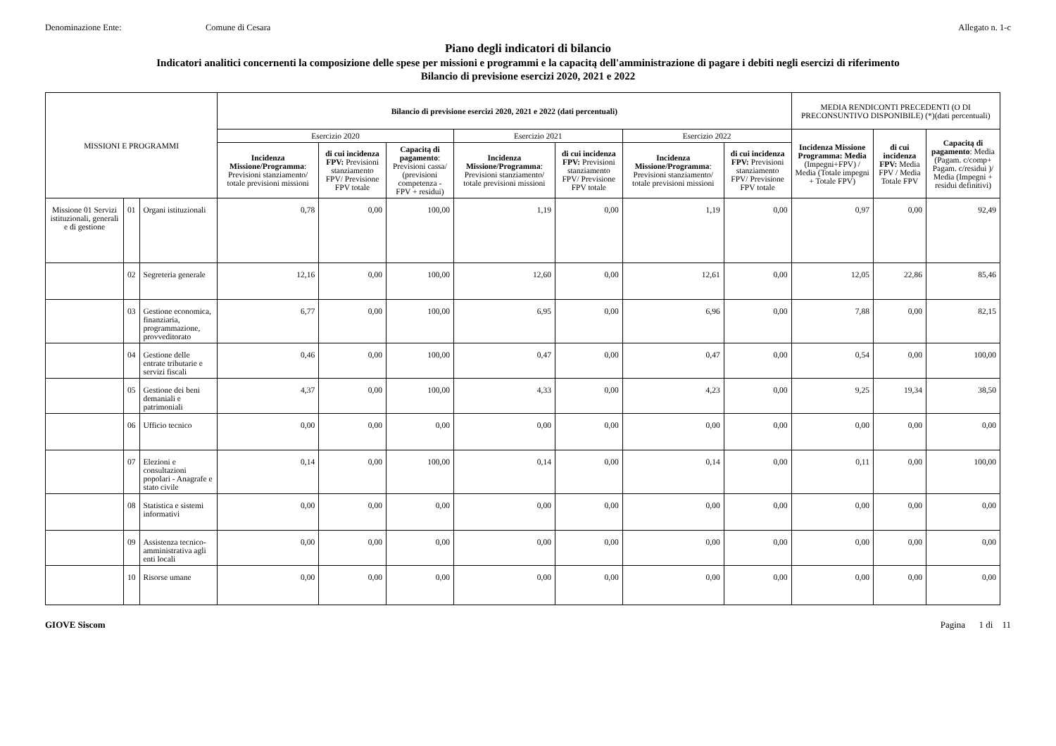Denominazione Ente: Comune di Cesara Allegato n. 1-c
Piano degli indicatori di bilancio
Indicatori analitici concernenti la composizione delle spese per missioni e programmi e la capacitą dell'amministrazione di pagare i debiti negli esercizi di riferimento
Bilancio di previsione esercizi 2020, 2021 e 2022
| MISSIONI E PROGRAMMI | | | Bilancio di previsione esercizi 2020, 2021 e 2022 (dati percentuali) | | | | | | | MEDIA RENDICONTI PRECEDENTI (O DI PRECONSUNTIVO DISPONIBILE) (*)(dati percentuali) | | |
| --- | --- | --- | --- | --- | --- | --- | --- | --- | --- | --- | --- | --- |
| | | | Esercizio 2020 | | | Esercizio 2021 | | Esercizio 2022 | | Incidenza Missione Programma: Media (Impegni+FPV) / Media (Totale impegni + Totale FPV) | di cui incidenza FPV: Media FPV / Media Totale FPV | Capacitą di pagamento : Media (Pagam. c/comp+ Pagam. c/residui )/ Media (Impegni + residui definitivi) |
| | | | Incidenza Missione/Programma : Previsioni stanziamento/ totale previsioni missioni | di cui incidenza FPV: Previsioni stanziamento FPV/ Previsione FPV totale | Capacitą di pagamento : Previsioni cassa/ (previsioni competenza - FPV + residui) | Incidenza Missione/Programma : Previsioni stanziamento/ totale previsioni missioni | di cui incidenza FPV: Previsioni stanziamento FPV/ Previsione FPV totale | Incidenza Missione/Programma : Previsioni stanziamento/ totale previsioni missioni | di cui incidenza FPV: Previsioni stanziamento FPV/ Previsione FPV totale | | | |
| Missione 01 Servizi istituzionali, generali e di gestione | 01 | Organi istituzionali | 0,78 | 0,00 | 100,00 | 1,19 | 0,00 | 1,19 | 0,00 | 0,97 | 0,00 | 92,49 |
| | 02 | Segreteria generale | 12,16 | 0,00 | 100,00 | 12,60 | 0,00 | 12,61 | 0,00 | 12,05 | 22,86 | 85,46 |
| | 03 | Gestione economica, finanziaria, programmazione, provveditorato | 6,77 | 0,00 | 100,00 | 6,95 | 0,00 | 6,96 | 0,00 | 7,88 | 0,00 | 82,15 |
| | 04 | Gestione delle entrate tributarie e servizi fiscali | 0,46 | 0,00 | 100,00 | 0,47 | 0,00 | 0,47 | 0,00 | 0,54 | 0,00 | 100,00 |
| | 05 | Gestione dei beni demaniali e patrimoniali | 4,37 | 0,00 | 100,00 | 4,33 | 0,00 | 4,23 | 0,00 | 9,25 | 19,34 | 38,50 |
| | 06 | Ufficio tecnico | 0,00 | 0,00 | 0,00 | 0,00 | 0,00 | 0,00 | 0,00 | 0,00 | 0,00 | 0,00 |
| | 07 | Elezioni e consultazioni popolari - Anagrafe e stato civile | 0,14 | 0,00 | 100,00 | 0,14 | 0,00 | 0,14 | 0,00 | 0,11 | 0,00 | 100,00 |
| | 08 | Statistica e sistemi informativi | 0,00 | 0,00 | 0,00 | 0,00 | 0,00 | 0,00 | 0,00 | 0,00 | 0,00 | 0,00 |
| | 09 | Assistenza tecnico-amministrativa agli enti locali | 0,00 | 0,00 | 0,00 | 0,00 | 0,00 | 0,00 | 0,00 | 0,00 | 0,00 | 0,00 |
| | 10 | Risorse umane | 0,00 | 0,00 | 0,00 | 0,00 | 0,00 | 0,00 | 0,00 | 0,00 | 0,00 | 0,00 |
GIOVE Siscom Pagina 1 di 11